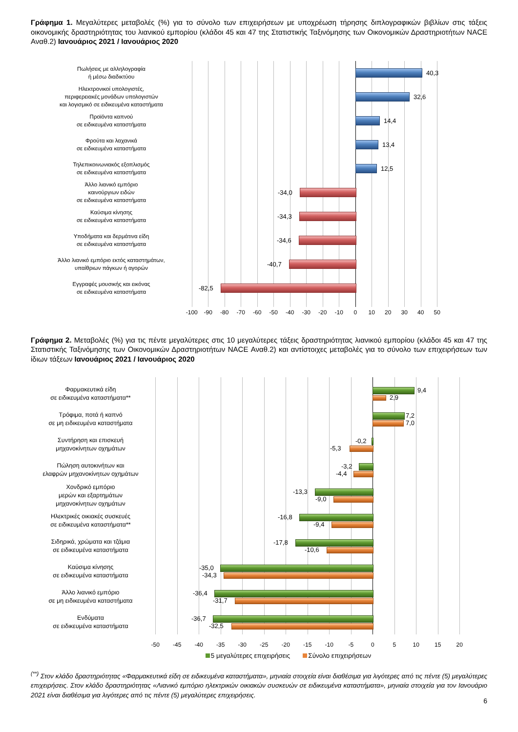Γράφημα 1. Μεγαλύτερες μεταβολές (%) για το σύνολο των επιχειρήσεων με υποχρέωση τήρησης διπλογραφικών βιβλίων στις τάξεις οικονομικής δραστηριότητας του λιανικού εμπορίου (κλάδοι 45 και 47 της Στατιστικής Ταξινόμησης των Οικονομικών Δραστηριοτήτων NACE Αναθ.2) Ιανουάριος 2021 / Ιανουάριος 2020
Πωλήσεις με αλληλογραφία
ή μέσω διαδικτύου
40,3
Ηλεκτρονικοί υπολογιστές,
περιφερειακές μονάδων υπολογιστών
και λογισμικό σε ειδικευμένα καταστήματα
32,6
Προϊόντα καπνού
σε ειδικευμένα καταστήματα
14,4
Φρούτα και λαχανικά
σε ειδικευμένα καταστήματα
13,4
Τηλεπικοινωνιακός εξοπλισμός
σε ειδικευμένα καταστήματα
12,5
Άλλο λιανικό εμπόριο
καινούργιων ειδών
σε ειδικευμένα καταστήματα
-34,0
Καύσιμα κίνησης
σε ειδικευμένα καταστήματα
-34,3
Υποδήματα και δερμάτινα είδη
σε ειδικευμένα καταστήματα
-34,6
Άλλο λιανικό εμπόριο εκτός καταστημάτων,
υπαίθριων πάγκων ή αγορών
-40,7
Εγγραφές μουσικής και εικόνας
σε ειδικευμένα καταστήματα
-82,5
-100 -90 -80 -70 -60 -50 -40 -30 -20 -10 0 10 20 30 40 50
Γράφημα 2. Μεταβολές (%) για τις πέντε μεγαλύτερες στις 10 μεγαλύτερες τάξεις δραστηριότητας λιανικού εμπορίου (κλάδοι 45 και 47 της Στατιστικής Ταξινόμησης των Οικονομικών Δραστηριοτήτων NACE Αναθ.2) και αντίστοιχες μεταβολές για το σύνολο των επιχειρήσεων των ίδιων τάξεων Ιανουάριος 2021 / Ιανουάριος 2020
Φαρμακευτικά είδη
σε ειδικευμένα καταστήματα**
9,4
2,9
Τρόφιμα, ποτά ή καπνό
σε μη ειδικευμένα καταστήματα
7,2
7,0
Συντήρηση και επισκευή
μηχανοκίνητων οχημάτων
-0,2
-5,3
Πώληση αυτοκινήτων και
ελαφρών μηχανοκίνητων οχημάτων
-3,2
-4,4
Χονδρικό εμπόριο
μερών και εξαρτημάτων
μηχανοκίνητων οχημάτων
-13,3
-9,0
Ηλεκτρικές οικιακές συσκευές
σε ειδικευμένα καταστήματα**
-16,8
-9,4
Σιδηρικά, χρώματα και τζάμια
σε ειδικευμένα καταστήματα
-17,8
-10,6
Καύσιμα κίνησης
σε ειδικευμένα καταστήματα
-35,0
-34,3
Άλλο λιανικό εμπόριο
σε μη ειδικευμένα καταστήματα
-36,4
-31,7
Ενδύματα
σε ειδικευμένα καταστήματα
-36,7
-32,5
-50 -45 -40 -35 -30 -25 -20 -15 -10 -5 0 5 10 15 20
5 μεγαλύτερες επιχειρήσεις Σύνολο επιχειρήσεων
<sup>(**)</sup> Στον κλάδο δραστηριότητας «Φαρμακευτικά είδη σε ειδικευμένα καταστήματα», μηνιαία στοιχεία είναι διαθέσιμα για λιγότερες από τις πέντε (5) μεγαλύτερες επιχειρήσεις. Στον κλάδο δραστηριότητας «Λιανικό εμπόριο ηλεκτρικών οικιακών συσκευών σε ειδικευμένα καταστήματα», μηνιαία στοιχεία για τον Ιανουάριο 2021 είναι διαθέσιμα για λιγότερες από τις πέντε (5) μεγαλύτερες επιχειρήσεις.
6